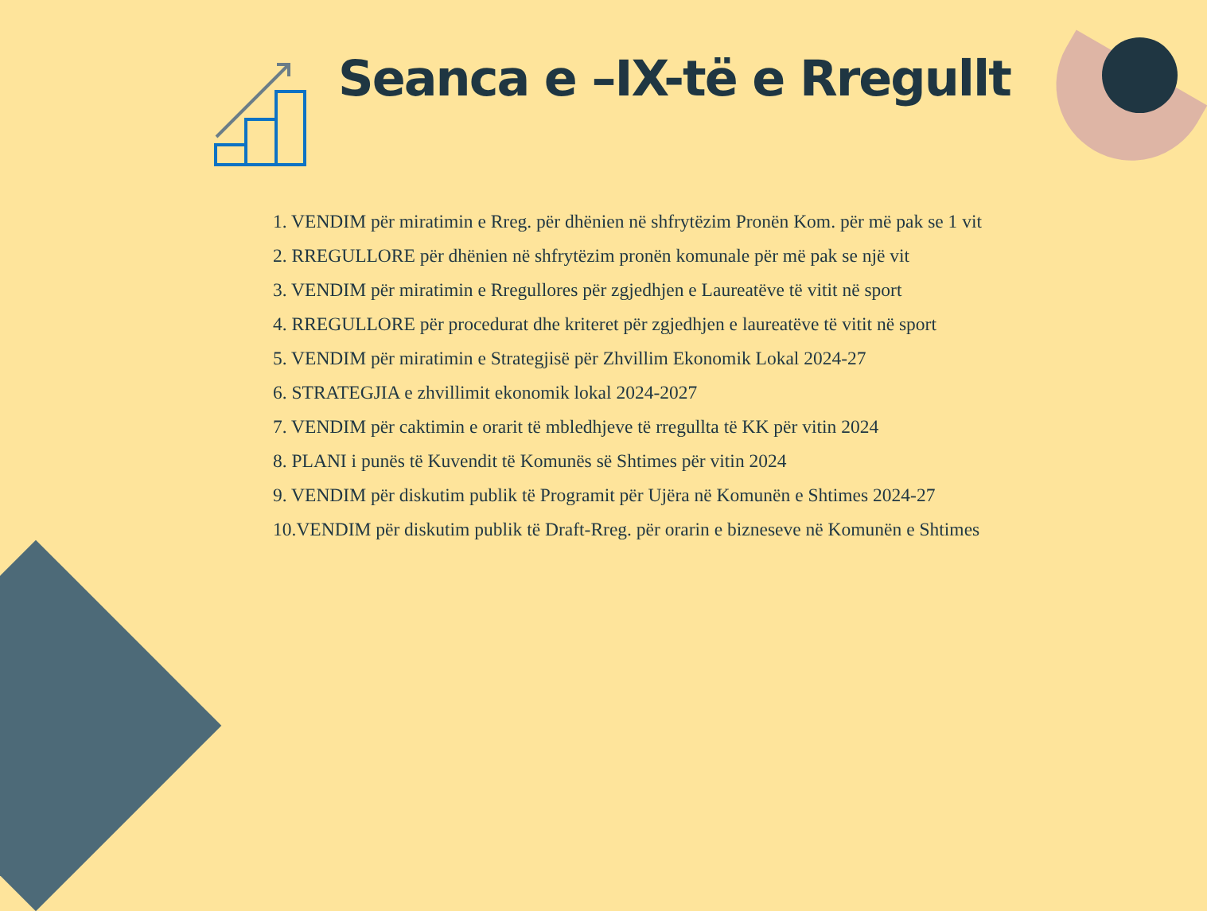Seanca e –IX-të e Rregullt
1. VENDIM për miratimin e Rreg. për dhënien në shfrytëzim Pronën Kom. për më pak se 1 vit
2. RREGULLORE për dhënien në shfrytëzim pronën komunale për më pak se një vit
3. VENDIM për miratimin e Rregullores për zgjedhjen e Laureatëve të vitit në sport
4. RREGULLORE për procedurat dhe kriteret për zgjedhjen e laureatëve të vitit në sport
5. VENDIM për miratimin e Strategjisë për Zhvillim Ekonomik Lokal 2024-27
6. STRATEGJIA e zhvillimit ekonomik lokal 2024-2027
7. VENDIM për caktimin e orarit të mbledhjeve të rregullta të KK për vitin 2024
8. PLANI i punës të Kuvendit të Komunës së Shtimes për vitin 2024
9. VENDIM për diskutim publik të Programit për Ujëra në Komunën e Shtimes 2024-27
10.VENDIM për diskutim publik të Draft-Rreg. për orarin e bizneseve në Komunën e Shtimes